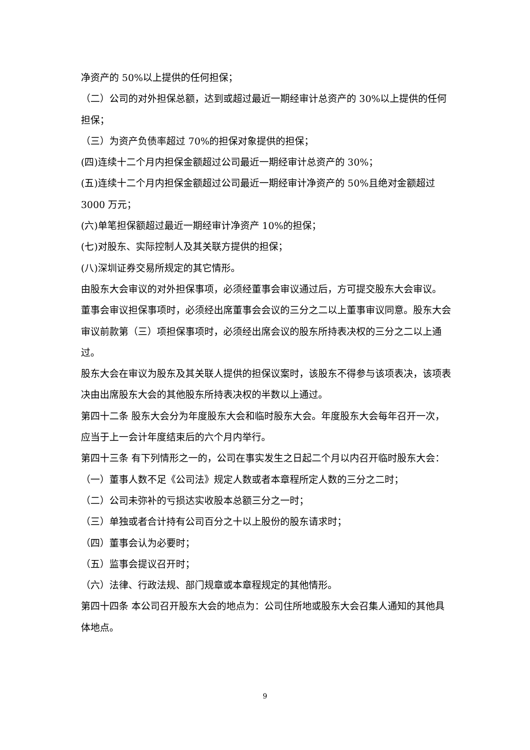净资产的 50%以上提供的任何担保；
（二）公司的对外担保总额，达到或超过最近一期经审计总资产的 30%以上提供的任何担保；
（三）为资产负债率超过 70%的担保对象提供的担保；
(四)连续十二个月内担保金额超过公司最近一期经审计总资产的 30%；
(五)连续十二个月内担保金额超过公司最近一期经审计净资产的 50%且绝对金额超过 3000 万元；
(六)单笔担保额超过最近一期经审计净资产 10%的担保；
(七)对股东、实际控制人及其关联方提供的担保；
(八)深圳证券交易所规定的其它情形。
由股东大会审议的对外担保事项，必须经董事会审议通过后，方可提交股东大会审议。
董事会审议担保事项时，必须经出席董事会会议的三分之二以上董事审议同意。股东大会审议前款第（三）项担保事项时，必须经出席会议的股东所持表决权的三分之二以上通过。
股东大会在审议为股东及其关联人提供的担保议案时，该股东不得参与该项表决，该项表决由出席股东大会的其他股东所持表决权的半数以上通过。
第四十二条 股东大会分为年度股东大会和临时股东大会。年度股东大会每年召开一次，应当于上一会计年度结束后的六个月内举行。
第四十三条 有下列情形之一的，公司在事实发生之日起二个月以内召开临时股东大会：
（一）董事人数不足《公司法》规定人数或者本章程所定人数的三分之二时；
（二）公司未弥补的亏损达实收股本总额三分之一时；
（三）单独或者合计持有公司百分之十以上股份的股东请求时；
（四）董事会认为必要时；
（五）监事会提议召开时；
（六）法律、行政法规、部门规章或本章程规定的其他情形。
第四十四条 本公司召开股东大会的地点为：公司住所地或股东大会召集人通知的其他具体地点。
9